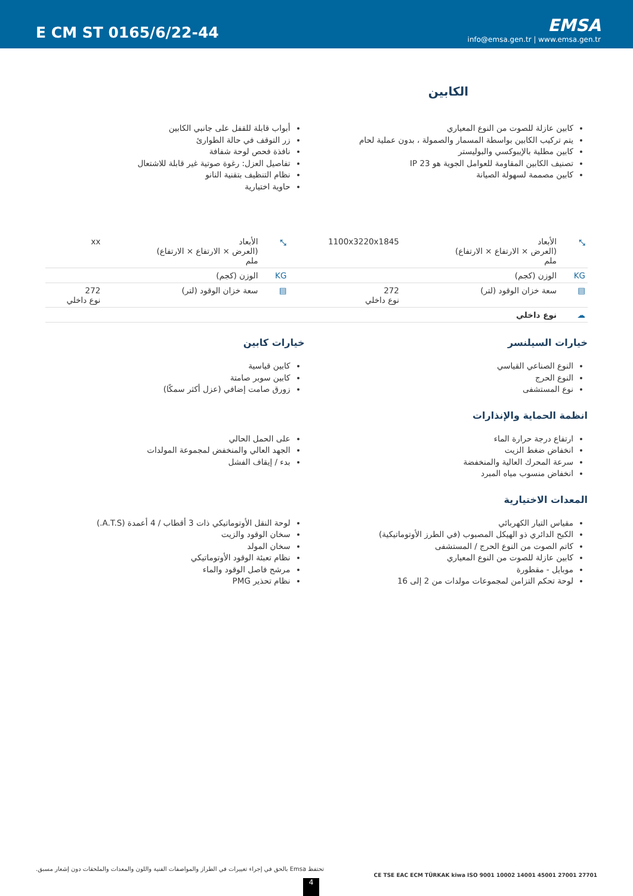E CM ST 0165/6/22-44
EMSA
info@emsa.gen.tr | www.emsa.gen.tr
الكابين
كابين عازلة للصوت من النوع المعياري
يتم تركيب الكابين بواسطة المسمار والصمولة ، بدون عملية لحام
كابين مطلية بالإيبوكسي والبوليستر
تصنيف الكابين المقاومة للعوامل الجوية هو IP 23
كابين مصممة لسهولة الصيانة
أبواب قابلة للقفل على جانبي الكابين
زر التوقف في حالة الطوارئ
نافذة فحص لوحة شفافة
تفاصيل العزل: رغوة صوتية غير قابلة للاشتعال
نظام التنظيف بتقنية النانو
حاوية اختيارية
| ⤡ | الأبعاد (العرض × الارتفاع × الارتفاع) ملم | 1100x3220x1845 | ⤡ | الأبعاد (العرض × الارتفاع × الارتفاع) ملم | xx |
| KG | الوزن (كجم) | | KG | الوزن (كجم) | |
| ▤ | سعة خزان الوقود (لتر) | 272 نوع داخلي | ▤ | سعة خزان الوقود (لتر) | 272 نوع داخلي |
| ☁ | نوع داخلي | | | | |
خيارات السيلنسر
النوع الصناعي القياسي
النوع الحرج
نوع المستشفى
خيارات كابين
كابين قياسية
كابين سوبر صامتة
زورق صامت إضافي (عزل أكثر سمكًا)
انظمة الحماية والإنذارات
ارتفاع درجة حرارة الماء
انخفاض ضغط الزيت
سرعة المحرك العالية والمنخفضة
انخفاض منسوب مياه المبرد
على الحمل الحالي
الجهد العالي والمنخفض لمجموعة المولدات
بدء / إيقاف الفشل
المعدات الاختيارية
مقياس التيار الكهربائي
الكبح الدائري ذو الهيكل المصبوب (في الطرز الأوتوماتيكية)
كاتم الصوت من النوع الحرج / المستشفى
كابين عازلة للصوت من النوع المعياري
موبايل - مقطورة
لوحة تحكم التزامن لمجموعات مولدات من 2 إلى 16
لوحة النقل الأوتوماتيكي ذات 3 أقطاب / 4 أعمدة (A.T.S.)
سخان الوقود والزيت
سخان المولد
نظام تعبئة الوقود الأوتوماتيكي
مرشح فاصل الوقود والماء
نظام تحذير PMG
تحتفظ Emsa بالحق في إجراء تغييرات في الطراز والمواصفات الفنية واللون والمعدات والملحقات دون إشعار مسبق.
CE TSE EAC ECM TÜRKAK kiwa ISO 9001 10002 14001 45001 27001 27701
4